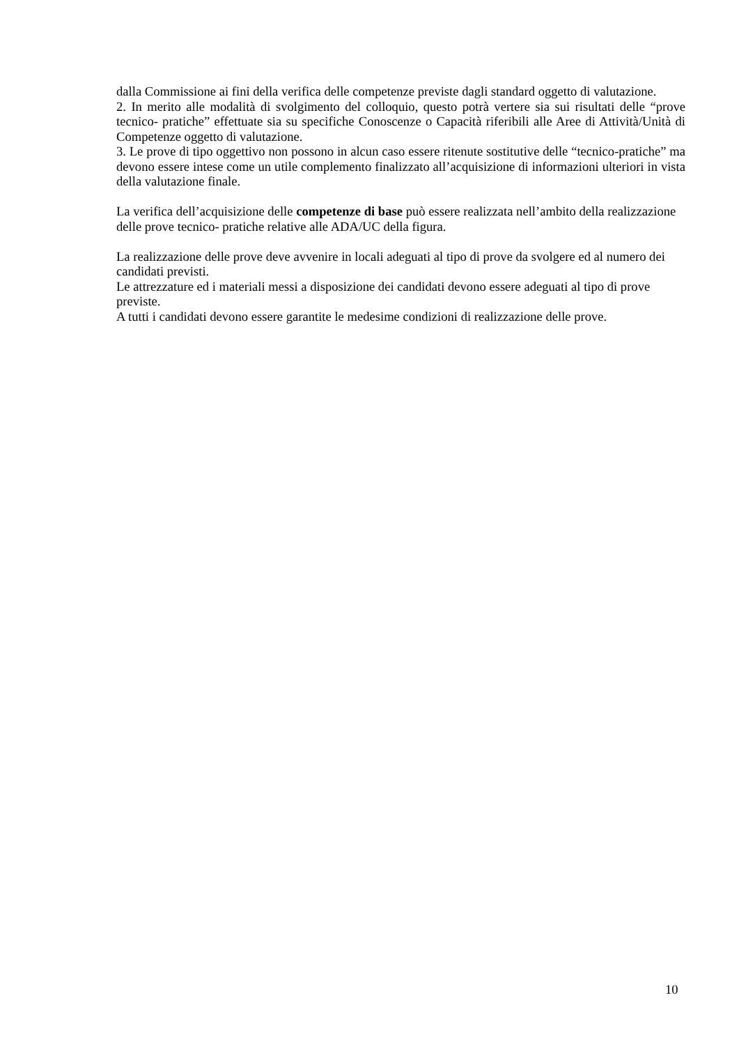dalla Commissione ai fini della verifica delle competenze previste dagli standard oggetto di valutazione.
2. In merito alle modalità di svolgimento del colloquio, questo potrà vertere sia sui risultati delle “prove tecnico- pratiche” effettuate sia su specifiche Conoscenze o Capacità riferibili alle Aree di Attività/Unità di Competenze oggetto di valutazione.
3. Le prove di tipo oggettivo non possono in alcun caso essere ritenute sostitutive delle “tecnico-pratiche” ma devono essere intese come un utile complemento finalizzato all’acquisizione di informazioni ulteriori in vista della valutazione finale.
La verifica dell’acquisizione delle competenze di base può essere realizzata nell’ambito della realizzazione delle prove tecnico- pratiche relative alle ADA/UC della figura.
La realizzazione delle prove deve avvenire in locali adeguati al tipo di prove da svolgere ed al numero dei candidati previsti.
Le attrezzature ed i materiali messi a disposizione dei candidati devono essere adeguati al tipo di prove previste.
A tutti i candidati devono essere garantite le medesime condizioni di realizzazione delle prove.
10